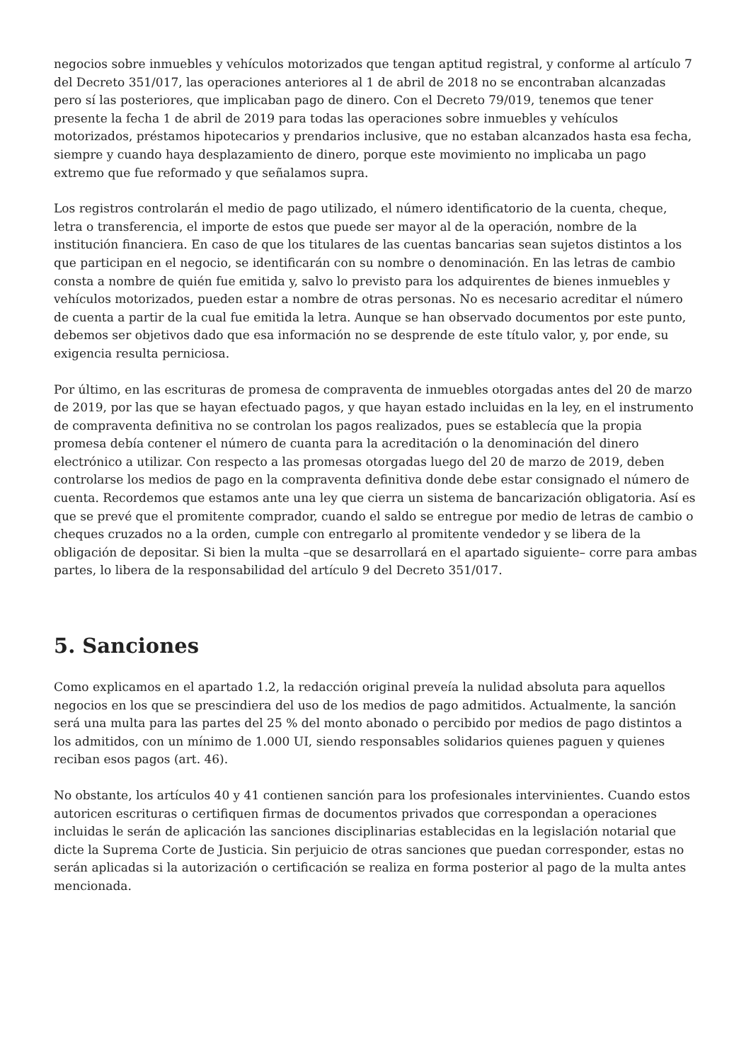negocios sobre inmuebles y vehículos motorizados que tengan aptitud registral, y conforme al artículo 7 del Decreto 351/017, las operaciones anteriores al 1 de abril de 2018 no se encontraban alcanzadas pero sí las posteriores, que implicaban pago de dinero. Con el Decreto 79/019, tenemos que tener presente la fecha 1 de abril de 2019 para todas las operaciones sobre inmuebles y vehículos motorizados, préstamos hipotecarios y prendarios inclusive, que no estaban alcanzados hasta esa fecha, siempre y cuando haya desplazamiento de dinero, porque este movimiento no implicaba un pago extremo que fue reformado y que señalamos supra.
Los registros controlarán el medio de pago utilizado, el número identificatorio de la cuenta, cheque, letra o transferencia, el importe de estos que puede ser mayor al de la operación, nombre de la institución financiera. En caso de que los titulares de las cuentas bancarias sean sujetos distintos a los que participan en el negocio, se identificarán con su nombre o denominación. En las letras de cambio consta a nombre de quién fue emitida y, salvo lo previsto para los adquirentes de bienes inmuebles y vehículos motorizados, pueden estar a nombre de otras personas. No es necesario acreditar el número de cuenta a partir de la cual fue emitida la letra. Aunque se han observado documentos por este punto, debemos ser objetivos dado que esa información no se desprende de este título valor, y, por ende, su exigencia resulta perniciosa.
Por último, en las escrituras de promesa de compraventa de inmuebles otorgadas antes del 20 de marzo de 2019, por las que se hayan efectuado pagos, y que hayan estado incluidas en la ley, en el instrumento de compraventa definitiva no se controlan los pagos realizados, pues se establecía que la propia promesa debía contener el número de cuanta para la acreditación o la denominación del dinero electrónico a utilizar. Con respecto a las promesas otorgadas luego del 20 de marzo de 2019, deben controlarse los medios de pago en la compraventa definitiva donde debe estar consignado el número de cuenta. Recordemos que estamos ante una ley que cierra un sistema de bancarización obligatoria. Así es que se prevé que el promitente comprador, cuando el saldo se entregue por medio de letras de cambio o cheques cruzados no a la orden, cumple con entregarlo al promitente vendedor y se libera de la obligación de depositar. Si bien la multa –que se desarrollará en el apartado siguiente– corre para ambas partes, lo libera de la responsabilidad del artículo 9 del Decreto 351/017.
5. Sanciones
Como explicamos en el apartado 1.2, la redacción original preveía la nulidad absoluta para aquellos negocios en los que se prescindiera del uso de los medios de pago admitidos. Actualmente, la sanción será una multa para las partes del 25 % del monto abonado o percibido por medios de pago distintos a los admitidos, con un mínimo de 1.000 UI, siendo responsables solidarios quienes paguen y quienes reciban esos pagos (art. 46).
No obstante, los artículos 40 y 41 contienen sanción para los profesionales intervinientes. Cuando estos autoricen escrituras o certifiquen firmas de documentos privados que correspondan a operaciones incluidas le serán de aplicación las sanciones disciplinarias establecidas en la legislación notarial que dicte la Suprema Corte de Justicia. Sin perjuicio de otras sanciones que puedan corresponder, estas no serán aplicadas si la autorización o certificación se realiza en forma posterior al pago de la multa antes mencionada.